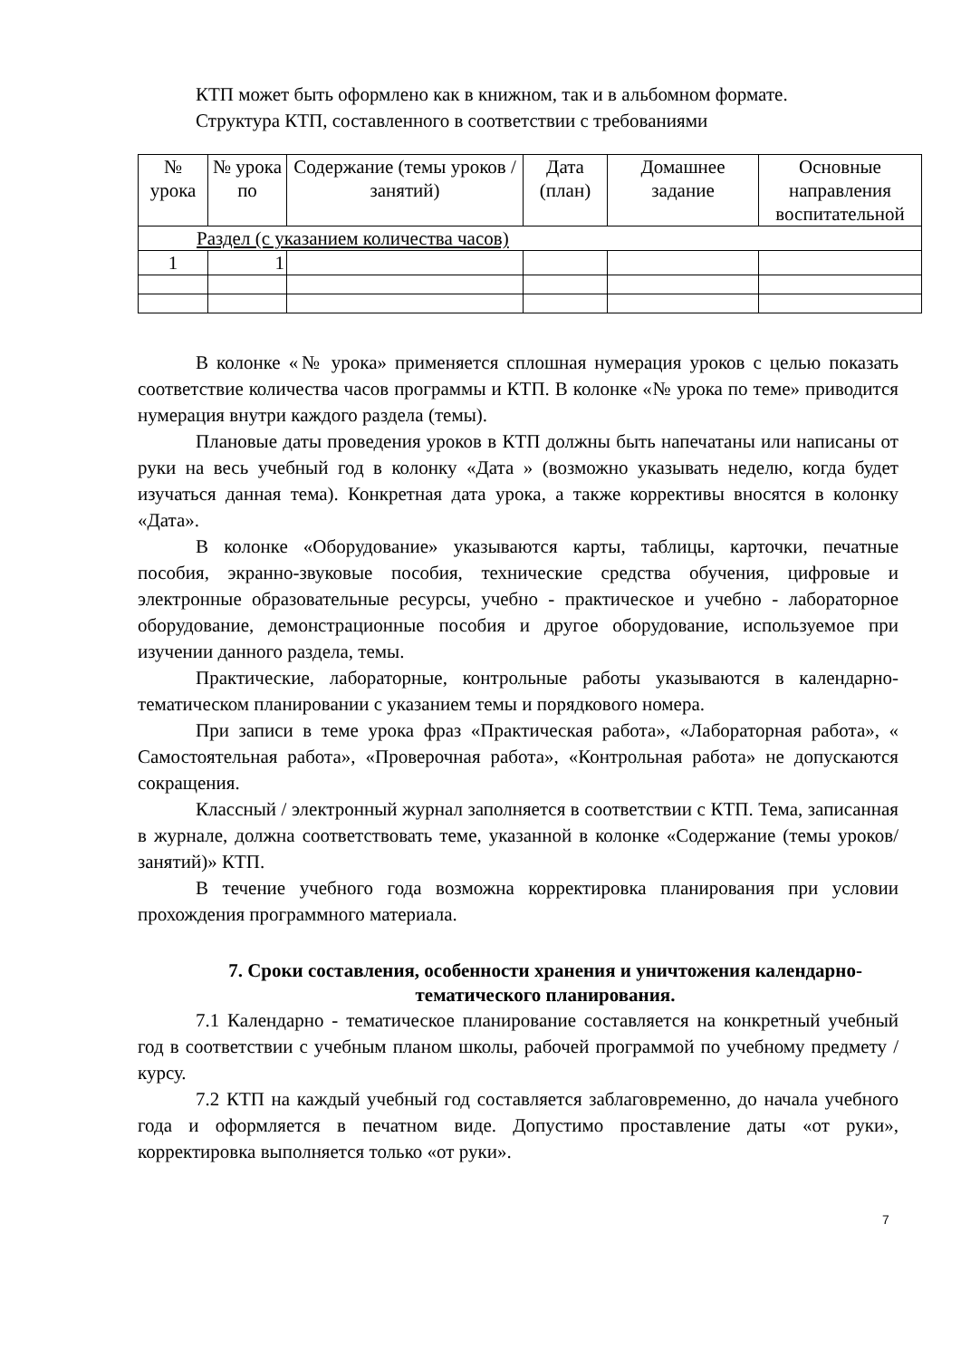КТП может быть оформлено как в книжном, так и в альбомном формате.
Структура КТП, составленного в соответствии с требованиями
| № урока | № урока по | Содержание (темы уроков / занятий) | Дата (план) | Домашнее задание | Основные направления воспитательной |
| --- | --- | --- | --- | --- | --- |
| Раздел (с указанием количества часов) | | | | | |
| 1 | 1 | | | | |
В колонке «№ урока» применяется сплошная нумерация уроков с целью показать соответствие количества часов программы и КТП. В колонке «№ урока по теме» приводится нумерация внутри каждого раздела (темы).
Плановые даты проведения уроков в КТП должны быть напечатаны или написаны от руки на весь учебный год в колонку «Дата » (возможно указывать неделю, когда будет изучаться данная тема). Конкретная дата урока, а также коррективы вносятся в колонку «Дата».
В колонке «Оборудование» указываются карты, таблицы, карточки, печатные пособия, экранно-звуковые пособия, технические средства обучения, цифровые и электронные образовательные ресурсы, учебно - практическое и учебно - лабораторное оборудование, демонстрационные пособия и другое оборудование, используемое при изучении данного раздела, темы.
Практические, лабораторные, контрольные работы указываются в календарно-тематическом планировании с указанием темы и порядкового номера.
При записи в теме урока фраз «Практическая работа», «Лабораторная работа», « Самостоятельная работа», «Проверочная работа», «Контрольная работа» не допускаются сокращения.
Классный / электронный журнал заполняется в соответствии с КТП. Тема, записанная в журнале, должна соответствовать теме, указанной в колонке «Содержание (темы уроков/занятий)» КТП.
В течение учебного года возможна корректировка планирования при условии прохождения программного материала.
7. Сроки составления, особенности хранения и уничтожения календарно-тематического планирования.
7.1 Календарно - тематическое планирование составляется на конкретный учебный год в соответствии с учебным планом школы, рабочей программой по учебному предмету / курсу.
7.2 КТП на каждый учебный год составляется заблаговременно, до начала учебного года и оформляется в печатном виде. Допустимо проставление даты «от руки», корректировка выполняется только «от руки».
7